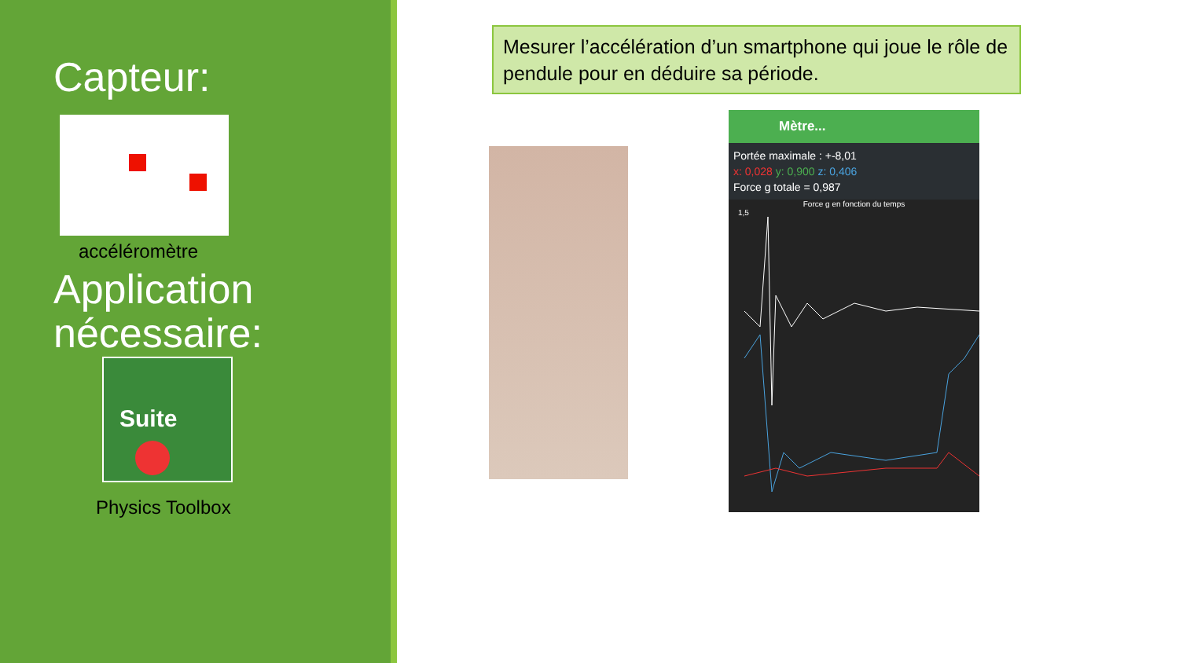Capteur:
accéléromètre
Application nécessaire:
Suite
Physics Toolbox
Mesurer l’accélération d’un smartphone qui joue le rôle de pendule pour en déduire sa période.
Mètre...
Portée maximale : +-8,01
x: 0,028 y: 0,900 z: 0,406
Force g totale = 0,987
Force g en fonction du temps
1,5